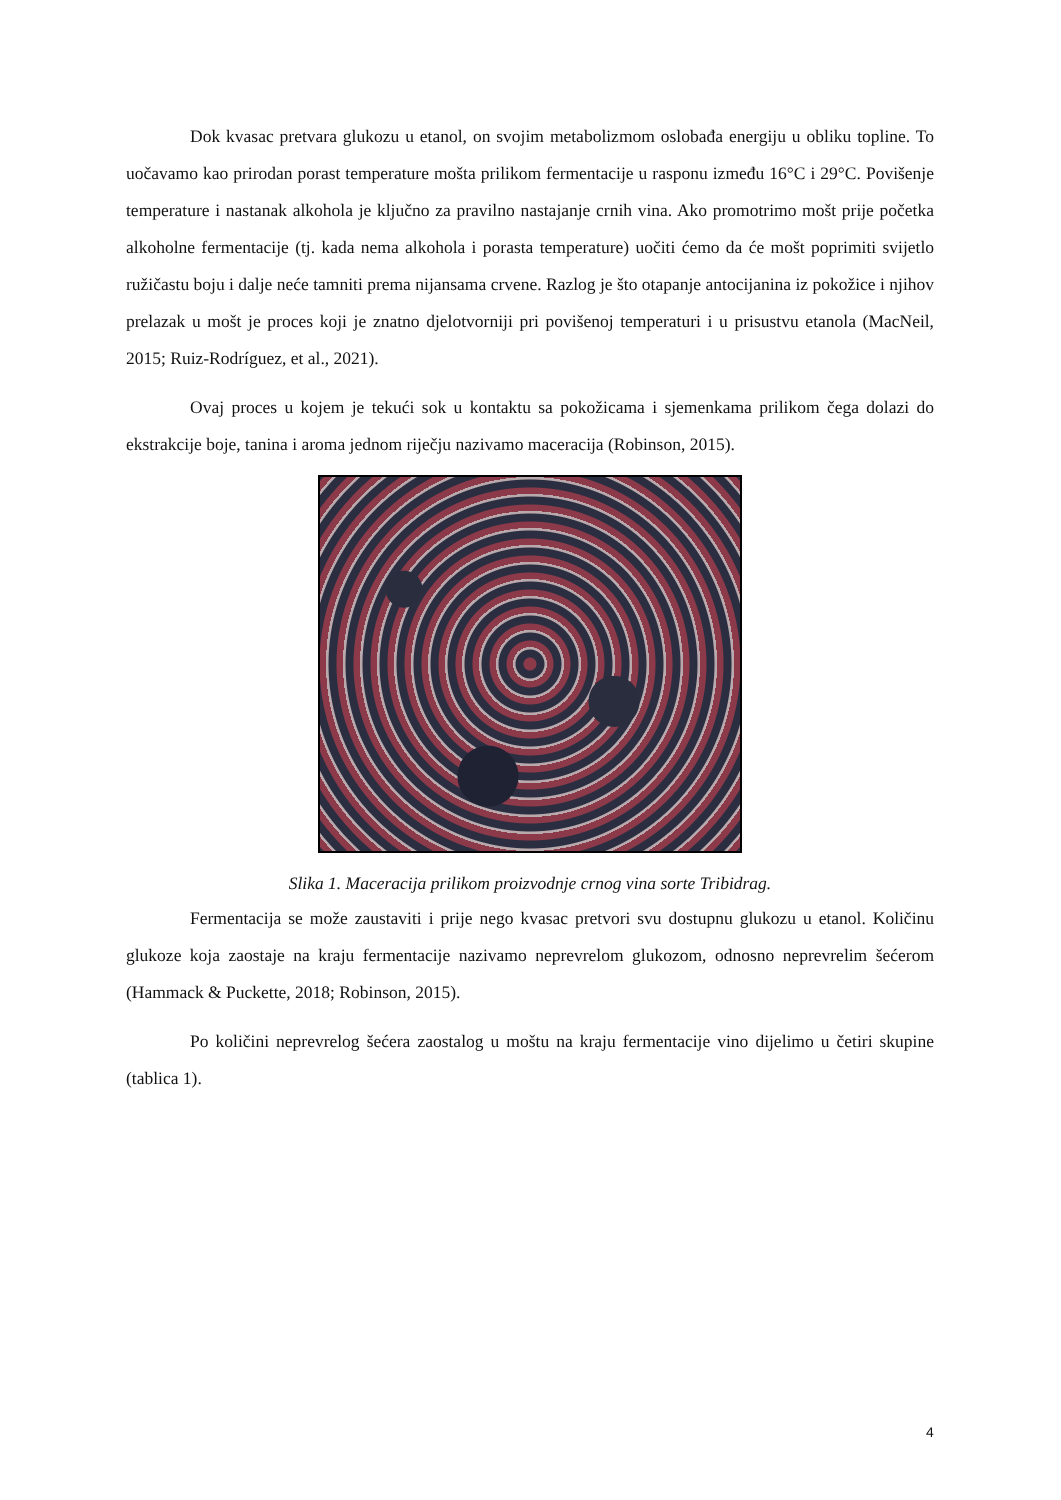Dok kvasac pretvara glukozu u etanol, on svojim metabolizmom oslobađa energiju u obliku topline. To uočavamo kao prirodan porast temperature mošta prilikom fermentacije u rasponu između 16°C i 29°C. Povišenje temperature i nastanak alkohola je ključno za pravilno nastajanje crnih vina. Ako promotrimo mošt prije početka alkoholne fermentacije (tj. kada nema alkohola i porasta temperature) uočiti ćemo da će mošt poprimiti svijetlo ružičastu boju i dalje neće tamniti prema nijansama crvene. Razlog je što otapanje antocijanina iz pokožice i njihov prelazak u mošt je proces koji je znatno djelotvorniji pri povišenoj temperaturi i u prisustvu etanola (MacNeil, 2015; Ruiz-Rodríguez, et al., 2021).
Ovaj proces u kojem je tekući sok u kontaktu sa pokožicama i sjemenkama prilikom čega dolazi do ekstrakcije boje, tanina i aroma jednom riječju nazivamo maceracija (Robinson, 2015).
Slika 1. Maceracija prilikom proizvodnje crnog vina sorte Tribidrag.
Fermentacija se može zaustaviti i prije nego kvasac pretvori svu dostupnu glukozu u etanol. Količinu glukoze koja zaostaje na kraju fermentacije nazivamo neprevrelom glukozom, odnosno neprevrelim šećerom (Hammack & Puckette, 2018; Robinson, 2015).
Po količini neprevrelog šećera zaostalog u moštu na kraju fermentacije vino dijelimo u četiri skupine (tablica 1).
4